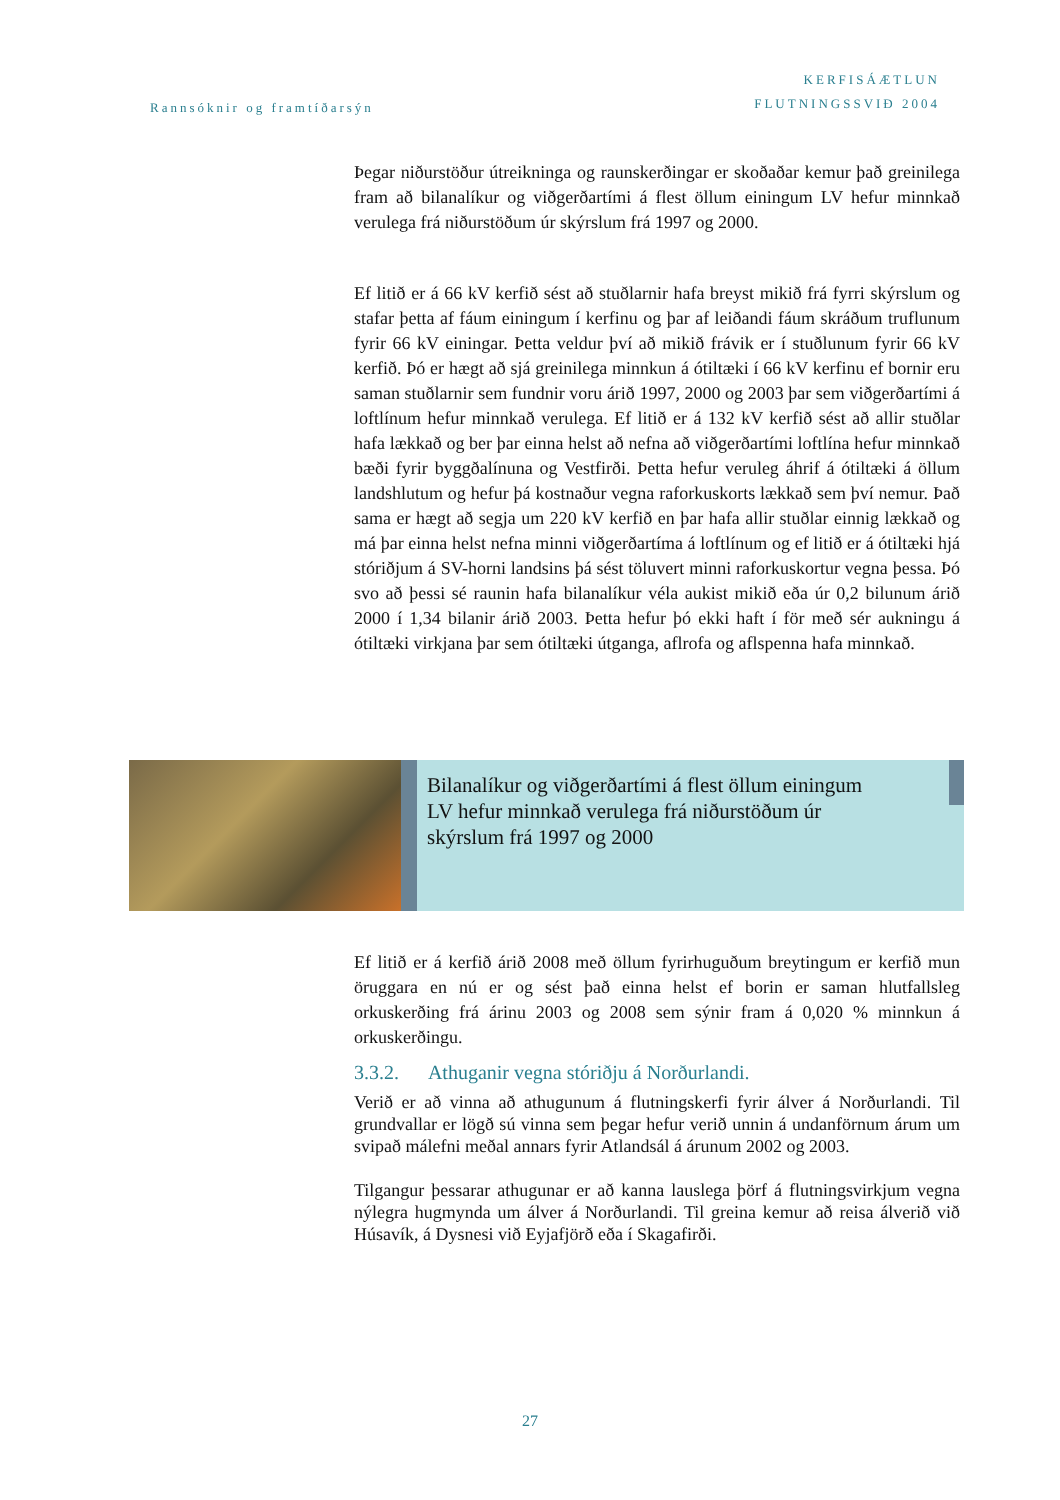Rannsóknir og framtíðarsýn
KERFISÁÆTLUN
FLUTNINGSSVIÐ 2004
Þegar niðurstöður útreikninga og raunskerðingar er skoðaðar kemur það greinilega fram að bilanalíkur og viðgerðartími á flest öllum einingum LV hefur minnkað verulega frá niðurstöðum úr skýrslum frá 1997 og 2000.
Ef litið er á 66 kV kerfið sést að stuðlarnir hafa breyst mikið frá fyrri skýrslum og stafar þetta af fáum einingum í kerfinu og þar af leiðandi fáum skráðum truflunum fyrir 66 kV einingar. Þetta veldur því að mikið frávik er í stuðlunum fyrir 66 kV kerfið. Þó er hægt að sjá greinilega minnkun á ótiltæki í 66 kV kerfinu ef bornir eru saman stuðlarnir sem fundnir voru árið 1997, 2000 og 2003 þar sem viðgerðartími á loftlínum hefur minnkað verulega. Ef litið er á 132 kV kerfið sést að allir stuðlar hafa lækkað og ber þar einna helst að nefna að viðgerðartími loftlína hefur minnkað bæði fyrir byggðalínuna og Vestfirði. Þetta hefur veruleg áhrif á ótiltæki á öllum landshlutum og hefur þá kostnaður vegna raforkuskorts lækkað sem því nemur. Það sama er hægt að segja um 220 kV kerfið en þar hafa allir stuðlar einnig lækkað og má þar einna helst nefna minni viðgerðartíma á loftlínum og ef litið er á ótiltæki hjá stóriðjum á SV-horni landsins þá sést töluvert minni raforkuskortur vegna þessa. Þó svo að þessi sé raunin hafa bilanalíkur véla aukist mikið eða úr 0,2 bilunum árið 2000 í 1,34 bilanir árið 2003. Þetta hefur þó ekki haft í för með sér aukningu á ótiltæki virkjana þar sem ótiltæki útganga, aflrofa og aflspenna hafa minnkað.
Bilanalíkur og viðgerðartími á flest öllum einingum LV hefur minnkað verulega frá niðurstöðum úr skýrslum frá 1997 og 2000
Ef litið er á kerfið árið 2008 með öllum fyrirhuguðum breytingum er kerfið mun öruggara en nú er og sést það einna helst ef borin er saman hlutfallsleg orkuskerðing frá árinu 2003 og 2008 sem sýnir fram á 0,020 % minnkun á orkuskerðingu.
3.3.2. Athuganir vegna stóriðju á Norðurlandi.
Verið er að vinna að athugunum á flutningskerfi fyrir álver á Norðurlandi. Til grundvallar er lögð sú vinna sem þegar hefur verið unnin á undanförnum árum um svipað málefni meðal annars fyrir Atlandsál á árunum 2002 og 2003.
Tilgangur þessarar athugunar er að kanna lauslega þörf á flutningsvirkjum vegna nýlegra hugmynda um álver á Norðurlandi. Til greina kemur að reisa álverið við Húsavík, á Dysnesi við Eyjafjörð eða í Skagafirði.
27